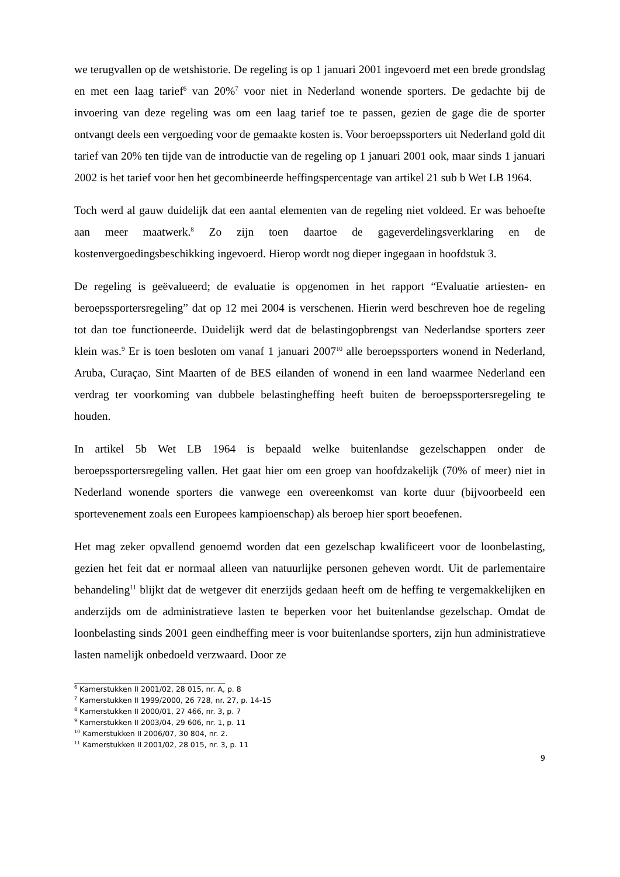we terugvallen op de wetshistorie. De regeling is op 1 januari 2001 ingevoerd met een brede grondslag en met een laag tarief<sup>6</sup> van 20%<sup>7</sup> voor niet in Nederland wonende sporters. De gedachte bij de invoering van deze regeling was om een laag tarief toe te passen, gezien de gage die de sporter ontvangt deels een vergoeding voor de gemaakte kosten is. Voor beroepssporters uit Nederland gold dit tarief van 20% ten tijde van de introductie van de regeling op 1 januari 2001 ook, maar sinds 1 januari 2002 is het tarief voor hen het gecombineerde heffingspercentage van artikel 21 sub b Wet LB 1964.
Toch werd al gauw duidelijk dat een aantal elementen van de regeling niet voldeed. Er was behoefte aan meer maatwerk.<sup>8</sup> Zo zijn toen daartoe de gageverdelingsverklaring en de kostenvergoedingsbeschikking ingevoerd. Hierop wordt nog dieper ingegaan in hoofdstuk 3.
De regeling is geëvalueerd; de evaluatie is opgenomen in het rapport “Evaluatie artiesten- en beroepssportersregeling” dat op 12 mei 2004 is verschenen. Hierin werd beschreven hoe de regeling tot dan toe functioneerde. Duidelijk werd dat de belastingopbrengst van Nederlandse sporters zeer klein was.<sup>9</sup> Er is toen besloten om vanaf 1 januari 2007<sup>10</sup> alle beroepssporters wonend in Nederland, Aruba, Curaçao, Sint Maarten of de BES eilanden of wonend in een land waarmee Nederland een verdrag ter voorkoming van dubbele belastingheffing heeft buiten de beroepssportersregeling te houden.
In artikel 5b Wet LB 1964 is bepaald welke buitenlandse gezelschappen onder de beroepssportersregeling vallen. Het gaat hier om een groep van hoofdzakelijk (70% of meer) niet in Nederland wonende sporters die vanwege een overeenkomst van korte duur (bijvoorbeeld een sportevenement zoals een Europees kampioenschap) als beroep hier sport beoefenen.
Het mag zeker opvallend genoemd worden dat een gezelschap kwalificeert voor de loonbelasting, gezien het feit dat er normaal alleen van natuurlijke personen geheven wordt. Uit de parlementaire behandeling<sup>11</sup> blijkt dat de wetgever dit enerzijds gedaan heeft om de heffing te vergemakkelijken en anderzijds om de administratieve lasten te beperken voor het buitenlandse gezelschap. Omdat de loonbelasting sinds 2001 geen eindheffing meer is voor buitenlandse sporters, zijn hun administratieve lasten namelijk onbedoeld verzwaard. Door ze
<sup>6</sup> Kamerstukken II 2001/02, 28 015, nr. A, p. 8
<sup>7</sup> Kamerstukken II 1999/2000, 26 728, nr. 27, p. 14-15
<sup>8</sup> Kamerstukken II 2000/01, 27 466, nr. 3, p. 7
<sup>9</sup> Kamerstukken II 2003/04, 29 606, nr. 1, p. 11
<sup>10</sup> Kamerstukken II 2006/07, 30 804, nr. 2.
<sup>11</sup> Kamerstukken II 2001/02, 28 015, nr. 3, p. 11
9